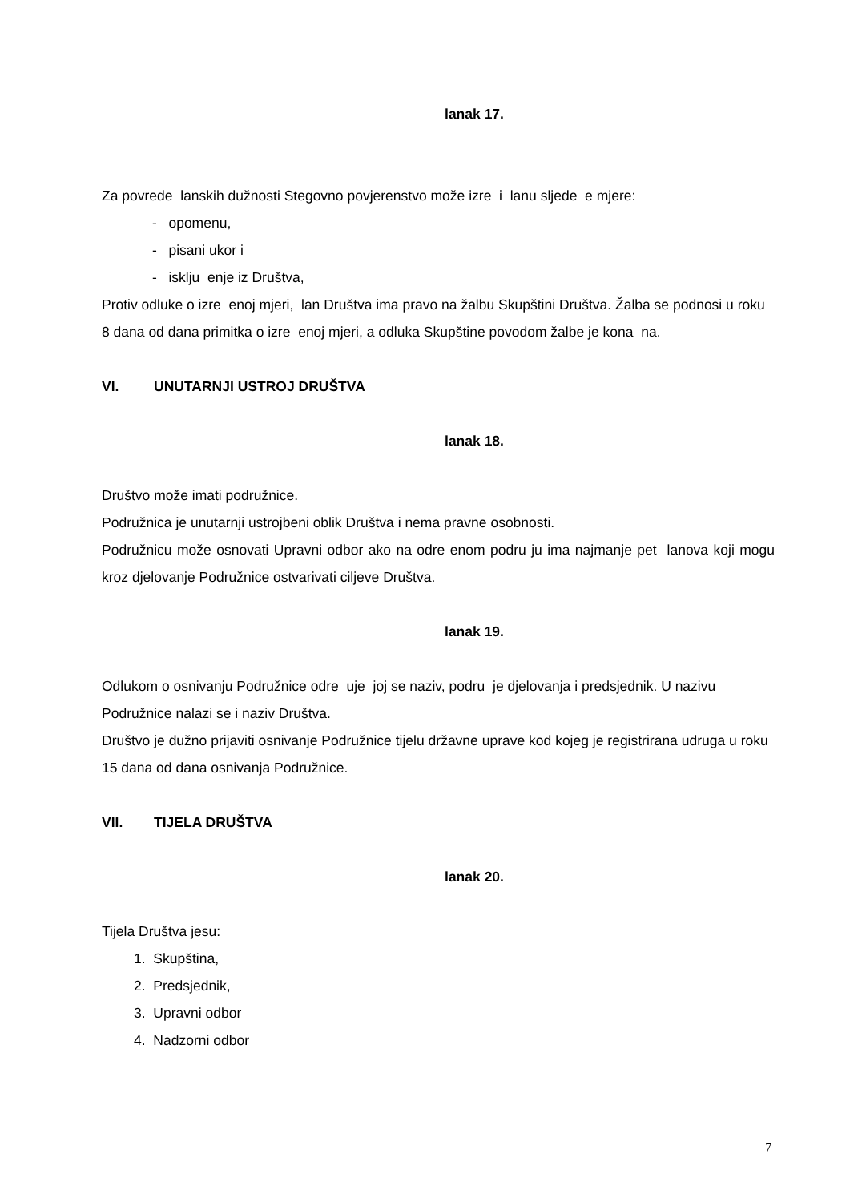lanak 17.
Za povrede lanskih dužnosti Stegovno povjerenstvo može izre i lanu sljede e mjere:
- opomenu,
- pisani ukor i
- isklju enje iz Društva,
Protiv odluke o izre enoj mjeri, lan Društva ima pravo na žalbu Skupštini Društva. Žalba se podnosi u roku 8 dana od dana primitka o izre enoj mjeri, a odluka Skupštine povodom žalbe je kona na.
VI. UNUTARNJI USTROJ DRUŠTVA
lanak 18.
Društvo može imati podružnice.
Podružnica je unutarnji ustrojbeni oblik Društva i nema pravne osobnosti.
Podružnicu može osnovati Upravni odbor ako na odre enom podru ju ima najmanje pet lanova koji mogu kroz djelovanje Podružnice ostvarivati ciljeve Društva.
lanak 19.
Odlukom o osnivanju Podružnice odre uje joj se naziv, podru je djelovanja i predsjednik. U nazivu Podružnice nalazi se i naziv Društva.
Društvo je dužno prijaviti osnivanje Podružnice tijelu državne uprave kod kojeg je registrirana udruga u roku 15 dana od dana osnivanja Podružnice.
VII. TIJELA DRUŠTVA
lanak 20.
Tijela Društva jesu:
1. Skupština,
2. Predsjednik,
3. Upravni odbor
4. Nadzorni odbor
7